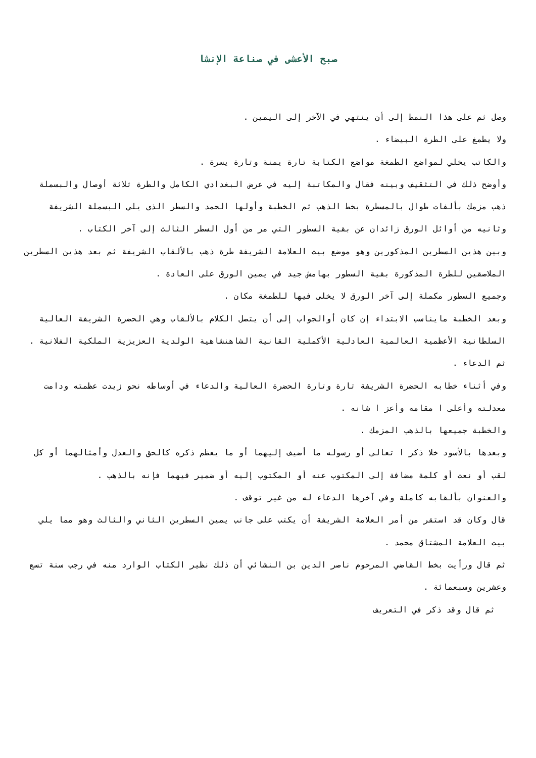صبح الأعشى في صناعة الإنشا
وصل ثم على هذا النمط إلى أن ينتهي في الآخر إلى اليمين .
ولا يطمغ على الطرة البيضاء .
والكاتب يخلي لمواضع الطمغة مواضع الكتابة تارة يمنة وتارة يسرة .
وأوضح ذلك في التثقيف وبينه فقال والمكاتبة إليه في عرض البغدادي الكامل والطرة ثلاثة أوصال والبسملة ذهب مزمك بألفات طوال بالمسطرة بخط الذهب ثم الخطبة وأولها الحمد والسطر الذي يلي البسملة الشريفة وثانيه من أوائل الورق زائدان عن بقية السطور التي مر من أول السطر الثالث إلى آخر الكتاب .
وبين هذين السطرين المذكورين وهو موضع بيت العلامة الشريفة طرة ذهب بالألقاب الشريفة ثم بعد هذين السطرين الملاصقين للطرة المذكورة بقية السطور بهامش جيد في يمين الورق على العادة .
وجميع السطور مكملة إلى آخر الورق لا يخلى فيها للطمغة مكان .
وبعد الخطبة مايناسب الابتداء إن كان أوالجواب إلى أن يتصل الكلام بالألقاب وهي الحضرة الشريفة العالية السلطانية الأعظمية العالمية العادلية الأكملية القانية الشاهنشاهية الولدية العزيزية الملكية الفلانية .
ثم الدعاء .
وفي أثناء خطابه الحضرة الشريفة تارة وتارة الحضرة العالية والدعاء في أوساطه نحو زيدت عظمته ودامت معدلته وأعلى ا مقامه وأعز ا شانه .
والخطبة جميعها بالذهب المزمك .
وبعدها بالأسود خلا ذكر ا تعالى أو رسوله ما أضيف إليهما أو ما يعظم ذكره كالحق والعدل وأمثالهما أو كل لقب أو نعت أو كلمة مضافة إلى المكتوب عنه أو المكتوب إليه أو ضمير فيهما فإنه بالذهب .
والعنوان بألقابه كاملة وفي آخرها الدعاء له من غير توقف .
قال وكان قد استقر من أمر العلامة الشريفة أن يكتب على جانب يمين السطرين الثاني والثالث وهو مما يلي بيت العلامة المشتاق محمد .
ثم قال ورأيت بخط القاضي المرحوم ناصر الدين بن النشائي أن ذلك نظير الكتاب الوارد منه في رجب سنة تسع وعشرين وسبعمائة .
ثم قال وقد ذكر في التعريف